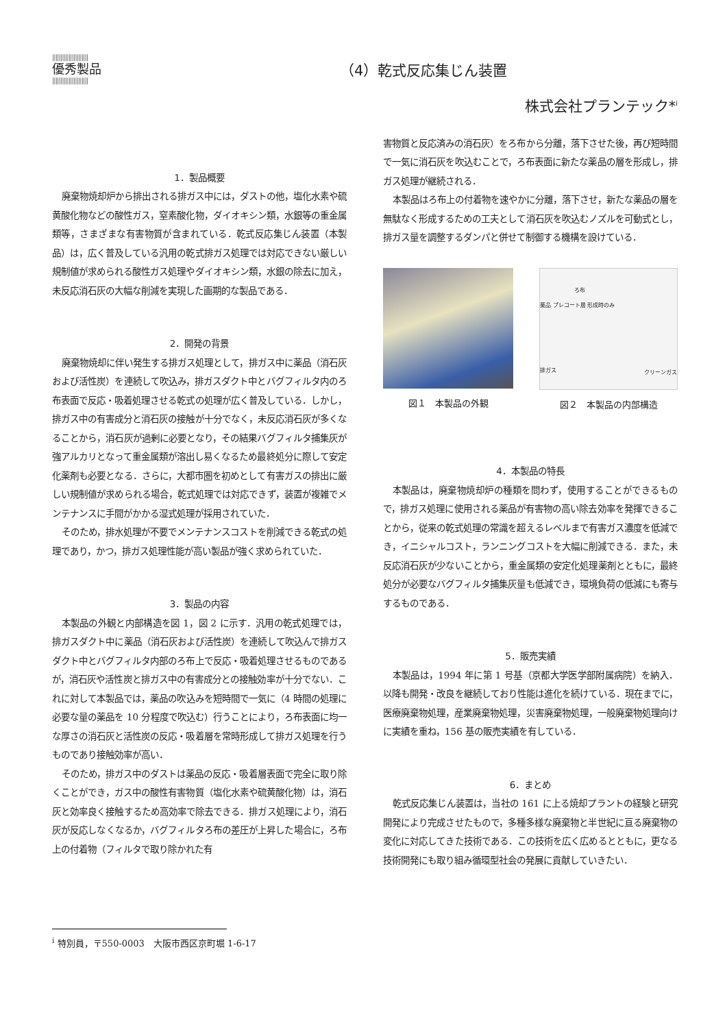||||||||||||||||||||||
優秀製品
||||||||||||||||||||||
（4）乾式反応集じん装置
株式会社プランテック*<sup>i</sup>
1．製品概要
廃棄物焼却炉から排出される排ガス中には，ダストの他，塩化水素や硫黄酸化物などの酸性ガス，窒素酸化物，ダイオキシン類，水銀等の重金属類等，さまざまな有害物質が含まれている．乾式反応集じん装置（本製品）は，広く普及している汎用の乾式排ガス処理では対応できない厳しい規制値が求められる酸性ガス処理やダイオキシン類，水銀の除去に加え，未反応消石灰の大幅な削減を実現した画期的な製品である．
2．開発の背景
廃棄物焼却に伴い発生する排ガス処理として，排ガス中に薬品（消石灰および活性炭）を連続して吹込み，排ガスダクト中とバグフィルタ内のろ布表面で反応・吸着処理させる乾式の処理が広く普及している．しかし，排ガス中の有害成分と消石灰の接触が十分でなく，未反応消石灰が多くなることから，消石灰が過剰に必要となり，その結果バグフィルタ捕集灰が強アルカリとなって重金属類が溶出し易くなるため最終処分に際して安定化薬剤も必要となる．さらに，大都市圏を初めとして有害ガスの排出に厳しい規制値が求められる場合，乾式処理では対応できず，装置が複雑でメンテナンスに手間がかかる湿式処理が採用されていた．
そのため，排水処理が不要でメンテナンスコストを削減できる乾式の処理であり，かつ，排ガス処理性能が高い製品が強く求められていた．
3．製品の内容
本製品の外観と内部構造を図 1，図 2 に示す．汎用の乾式処理では，排ガスダクト中に薬品（消石灰および活性炭）を連続して吹込んで排ガスダクト中とバグフィルタ内部のろ布上で反応・吸着処理させるものであるが，消石灰や活性炭と排ガス中の有害成分との接触効率が十分でない．これに対して本製品では，薬品の吹込みを短時間で一気に（4 時間の処理に必要な量の薬品を 10 分程度で吹込む）行うことにより，ろ布表面に均一な厚さの消石灰と活性炭の反応・吸着層を常時形成して排ガス処理を行うものであり接触効率が高い．
そのため，排ガス中のダストは薬品の反応・吸着層表面で完全に取り除くことができ，ガス中の酸性有害物質（塩化水素や硫黄酸化物）は，消石灰と効率良く接触するため高効率で除去できる．排ガス処理により，消石灰が反応しなくなるか，バグフィルタろ布の差圧が上昇した場合に，ろ布上の付着物（フィルタで取り除かれた有
害物質と反応済みの消石灰）をろ布から分離，落下させた後，再び短時間で一気に消石灰を吹込むことで，ろ布表面に新たな薬品の層を形成し，排ガス処理が継続される．
本製品はろ布上の付着物を速やかに分離，落下させ，新たな薬品の層を無駄なく形成するための工夫として消石灰を吹込むノズルを可動式とし，排ガス量を調整するダンパと併せて制御する機構を設けている．
図１　本製品の外観
ろ布
薬品 プレコート層 形成時のみ
排ガス
クリーンガス
図２　本製品の内部構造
4．本製品の特長
本製品は，廃棄物焼却炉の種類を問わず，使用することができるもので，排ガス処理に使用される薬品が有害物の高い除去効率を発揮できることから，従来の乾式処理の常識を超えるレベルまで有害ガス濃度を低減でき，イニシャルコスト，ランニングコストを大幅に削減できる．また，未反応消石灰が少ないことから，重金属類の安定化処理薬剤とともに，最終処分が必要なバグフィルタ捕集灰量も低減でき，環境負荷の低減にも寄与するものである．
5．販売実績
本製品は，1994 年に第 1 号基（京都大学医学部附属病院）を納入．以降も開発・改良を継続しており性能は進化を続けている．現在までに，医療廃棄物処理，産業廃棄物処理，災害廃棄物処理，一般廃棄物処理向けに実績を重ね，156 基の販売実績を有している．
6．まとめ
乾式反応集じん装置は，当社の 161 に上る焼却プラントの経験と研究開発により完成させたもので，多種多様な廃棄物と半世紀に亘る廃棄物の変化に対応してきた技術である．この技術を広く広めるとともに，更なる技術開発にも取り組み循環型社会の発展に貢献していきたい．
<sup>i</sup> 特別員，〒550-0003　大阪市西区京町堀 1-6-17